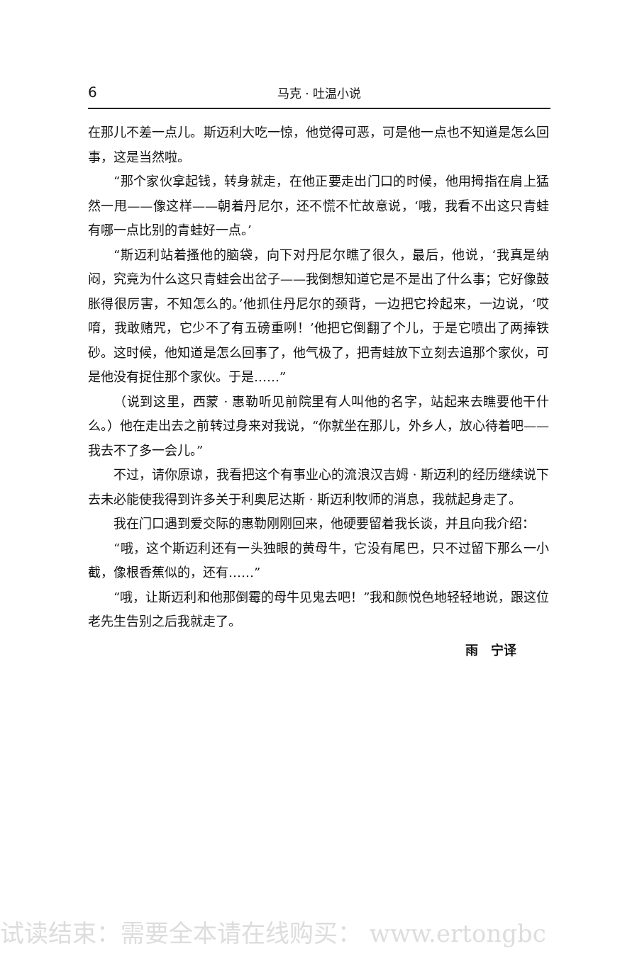6 马克 · 吐温小说
在那儿不差一点儿。斯迈利大吃一惊，他觉得可恶，可是他一点也不知道是怎么回事，这是当然啦。
“那个家伙拿起钱，转身就走，在他正要走出门口的时候，他用拇指在肩上猛然一甩——像这样——朝着丹尼尔，还不慌不忙故意说，‘哦，我看不出这只青蛙有哪一点比别的青蛙好一点。’
“斯迈利站着搔他的脑袋，向下对丹尼尔瞧了很久，最后，他说，‘我真是纳闷，究竟为什么这只青蛙会出岔子——我倒想知道它是不是出了什么事；它好像鼓胀得很厉害，不知怎么的。’他抓住丹尼尔的颈背，一边把它拎起来，一边说，‘哎唷，我敢赌咒，它少不了有五磅重咧！’他把它倒翻了个儿，于是它喷出了两捧铁砂。这时候，他知道是怎么回事了，他气极了，把青蛙放下立刻去追那个家伙，可是他没有捉住那个家伙。于是……”
（说到这里，西蒙 · 惠勒听见前院里有人叫他的名字，站起来去瞧要他干什么。）他在走出去之前转过身来对我说，“你就坐在那儿，外乡人，放心待着吧——我去不了多一会儿。”
不过，请你原谅，我看把这个有事业心的流浪汉吉姆 · 斯迈利的经历继续说下去未必能使我得到许多关于利奥尼达斯 · 斯迈利牧师的消息，我就起身走了。
我在门口遇到爱交际的惠勒刚刚回来，他硬要留着我长谈，并且向我介绍：
“哦，这个斯迈利还有一头独眼的黄母牛，它没有尾巴，只不过留下那么一小截，像根香蕉似的，还有……”
“哦，让斯迈利和他那倒霉的母牛见鬼去吧！”我和颜悦色地轻轻地说，跟这位老先生告别之后我就走了。
雨　宁译
试读结束：需要全本请在线购买： www.ertongbc